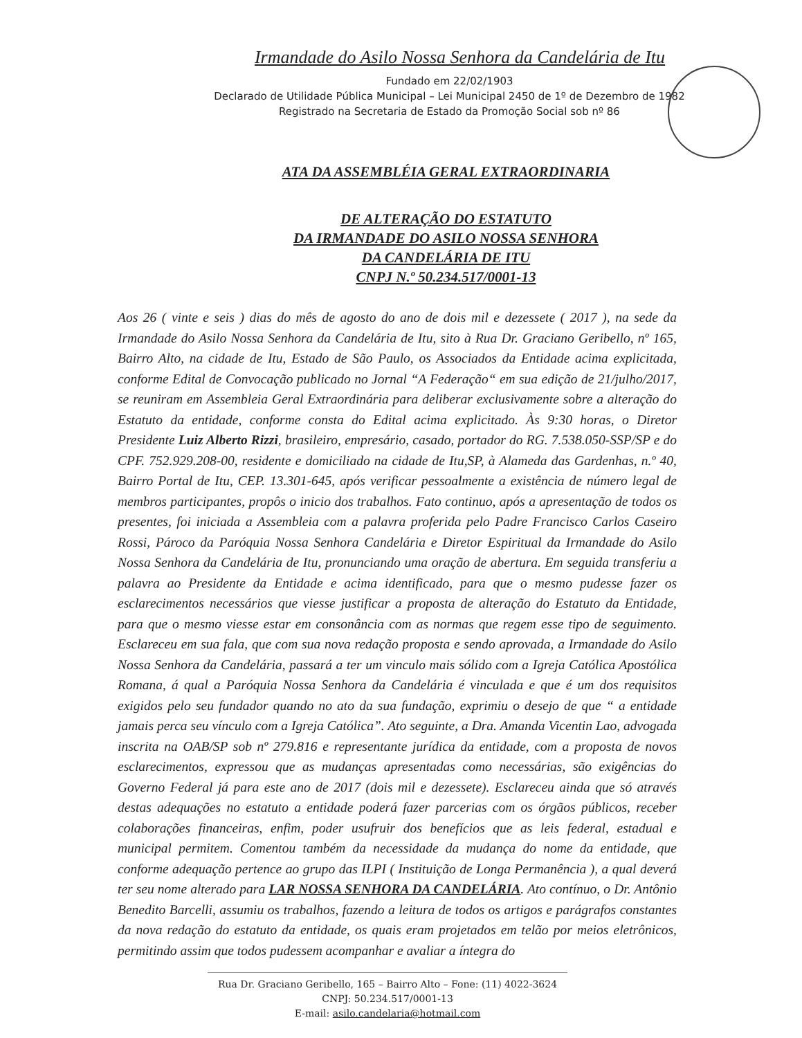Irmandade do Asilo Nossa Senhora da Candelária de Itu
Fundado em 22/02/1903
Declarado de Utilidade Pública Municipal – Lei Municipal 2450 de 1º de Dezembro de 1982
Registrado na Secretaria de Estado da Promoção Social sob nº 86
ATA DA ASSEMBLÉIA GERAL EXTRAORDINARIA
DE ALTERAÇÃO DO ESTATUTO
DA IRMANDADE DO ASILO NOSSA SENHORA
DA CANDELÁRIA DE ITU
CNPJ N.º 50.234.517/0001-13
Aos 26 ( vinte e seis ) dias do mês de agosto do ano de dois mil e dezessete ( 2017 ), na sede da Irmandade do Asilo Nossa Senhora da Candelária de Itu, sito à Rua Dr. Graciano Geribello, nº 165, Bairro Alto, na cidade de Itu, Estado de São Paulo, os Associados da Entidade acima explicitada, conforme Edital de Convocação publicado no Jornal “A Federação“ em sua edição de 21/julho/2017, se reuniram em Assembleia Geral Extraordinária para deliberar exclusivamente sobre a alteração do Estatuto da entidade, conforme consta do Edital acima explicitado. Às 9:30 horas, o Diretor Presidente Luiz Alberto Rizzi, brasileiro, empresário, casado, portador do RG. 7.538.050-SSP/SP e do CPF. 752.929.208-00, residente e domiciliado na cidade de Itu,SP, à Alameda das Gardenhas, n.º 40, Bairro Portal de Itu, CEP. 13.301-645, após verificar pessoalmente a existência de número legal de membros participantes, propôs o inicio dos trabalhos. Fato continuo, após a apresentação de todos os presentes, foi iniciada a Assembleia com a palavra proferida pelo Padre Francisco Carlos Caseiro Rossi, Pároco da Paróquia Nossa Senhora Candelária e Diretor Espiritual da Irmandade do Asilo Nossa Senhora da Candelária de Itu, pronunciando uma oração de abertura. Em seguida transferiu a palavra ao Presidente da Entidade e acima identificado, para que o mesmo pudesse fazer os esclarecimentos necessários que viesse justificar a proposta de alteração do Estatuto da Entidade, para que o mesmo viesse estar em consonância com as normas que regem esse tipo de seguimento. Esclareceu em sua fala, que com sua nova redação proposta e sendo aprovada, a Irmandade do Asilo Nossa Senhora da Candelária, passará a ter um vinculo mais sólido com a Igreja Católica Apostólica Romana, á qual a Paróquia Nossa Senhora da Candelária é vinculada e que é um dos requisitos exigidos pelo seu fundador quando no ato da sua fundação, exprimiu o desejo de que “ a entidade jamais perca seu vínculo com a Igreja Católica”. Ato seguinte, a Dra. Amanda Vicentin Lao, advogada inscrita na OAB/SP sob nº 279.816 e representante jurídica da entidade, com a proposta de novos esclarecimentos, expressou que as mudanças apresentadas como necessárias, são exigências do Governo Federal já para este ano de 2017 (dois mil e dezessete). Esclareceu ainda que só através destas adequações no estatuto a entidade poderá fazer parcerias com os órgãos públicos, receber colaborações financeiras, enfim, poder usufruir dos benefícios que as leis federal, estadual e municipal permitem. Comentou também da necessidade da mudança do nome da entidade, que conforme adequação pertence ao grupo das ILPI ( Instituição de Longa Permanência ), a qual deverá ter seu nome alterado para LAR NOSSA SENHORA DA CANDELÁRIA. Ato contínuo, o Dr. Antônio Benedito Barcelli, assumiu os trabalhos, fazendo a leitura de todos os artigos e parágrafos constantes da nova redação do estatuto da entidade, os quais eram projetados em telão por meios eletrônicos, permitindo assim que todos pudessem acompanhar e avaliar a íntegra do
Rua Dr. Graciano Geribello, 165 – Bairro Alto – Fone: (11) 4022-3624
CNPJ: 50.234.517/0001-13
E-mail: asilo.candelaria@hotmail.com